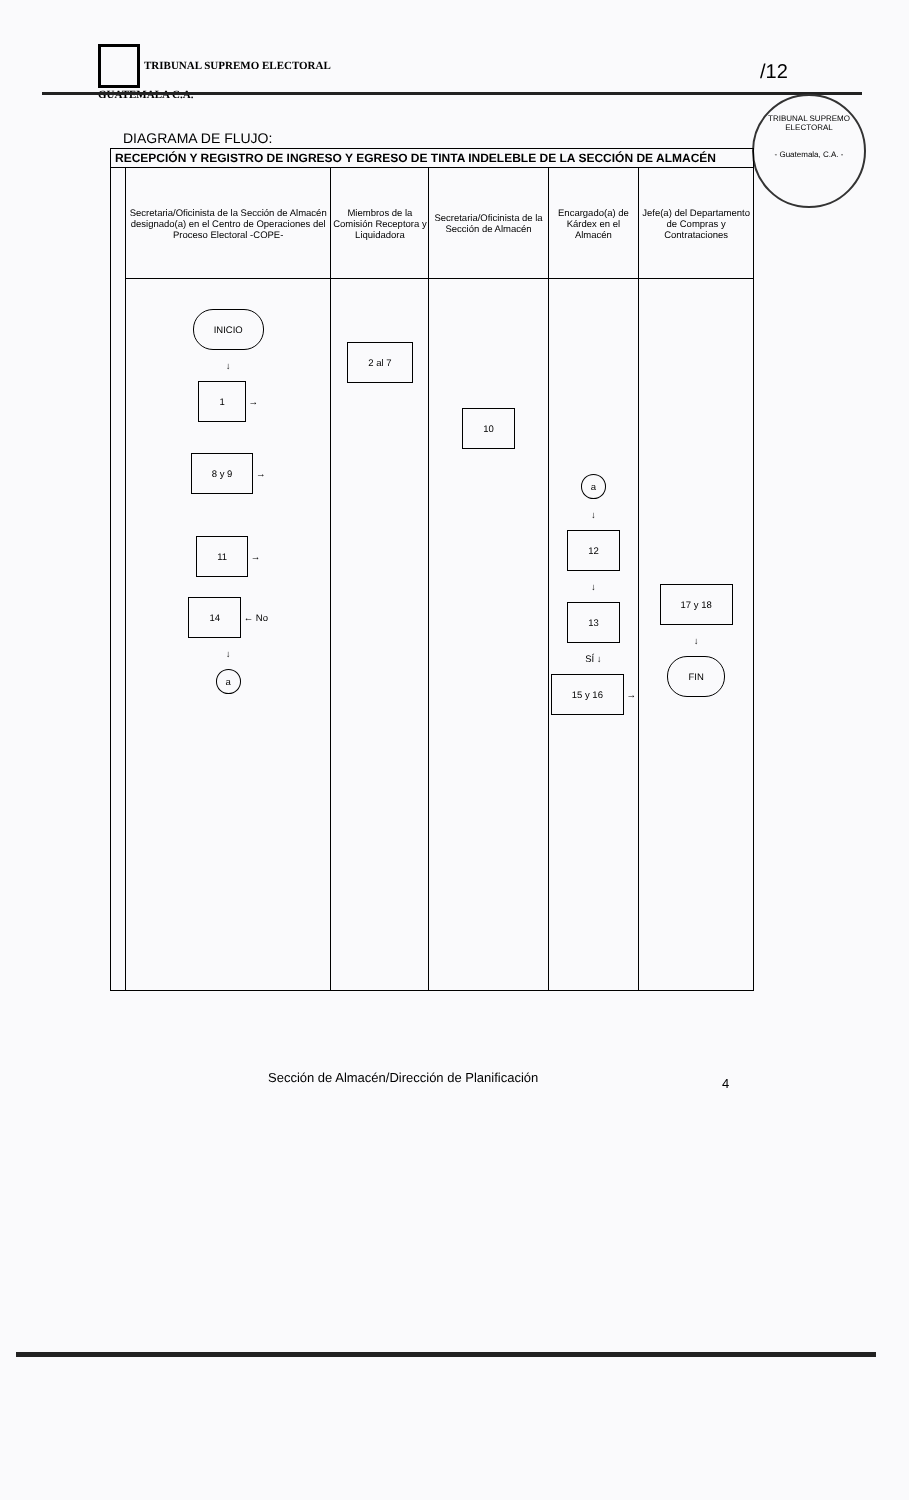TRIBUNAL SUPREMO ELECTORAL
GUATEMALA C.A.
/12
TRIBUNAL SUPREMO ELECTORAL
- Guatemala, C.A. -
DIAGRAMA DE FLUJO:
| RECEPCIÓN Y REGISTRO DE INGRESO Y EGRESO DE TINTA INDELEBLE DE LA SECCIÓN DE ALMACÉN | | | | | |
| --- | --- | --- | --- | --- | --- |
| | Secretaria/Oficinista de la Sección de Almacén designado(a) en el Centro de Operaciones del Proceso Electoral -COPE- | Miembros de la Comisión Receptora y Liquidadora | Secretaria/Oficinista de la Sección de Almacén | Encargado(a) de Kárdex en el Almacén | Jefe(a) del Departamento de Compras y Contrataciones |
| | INICIO ↓ 1 → 8 y 9 → 11 → 14 ← No ↓ a | 2 al 7 | 10 | a ↓ 12 ↓ 13 SÍ ↓ 15 y 16 → | 17 y 18 ↓ FIN |
Sección de Almacén/Dirección de Planificación
4